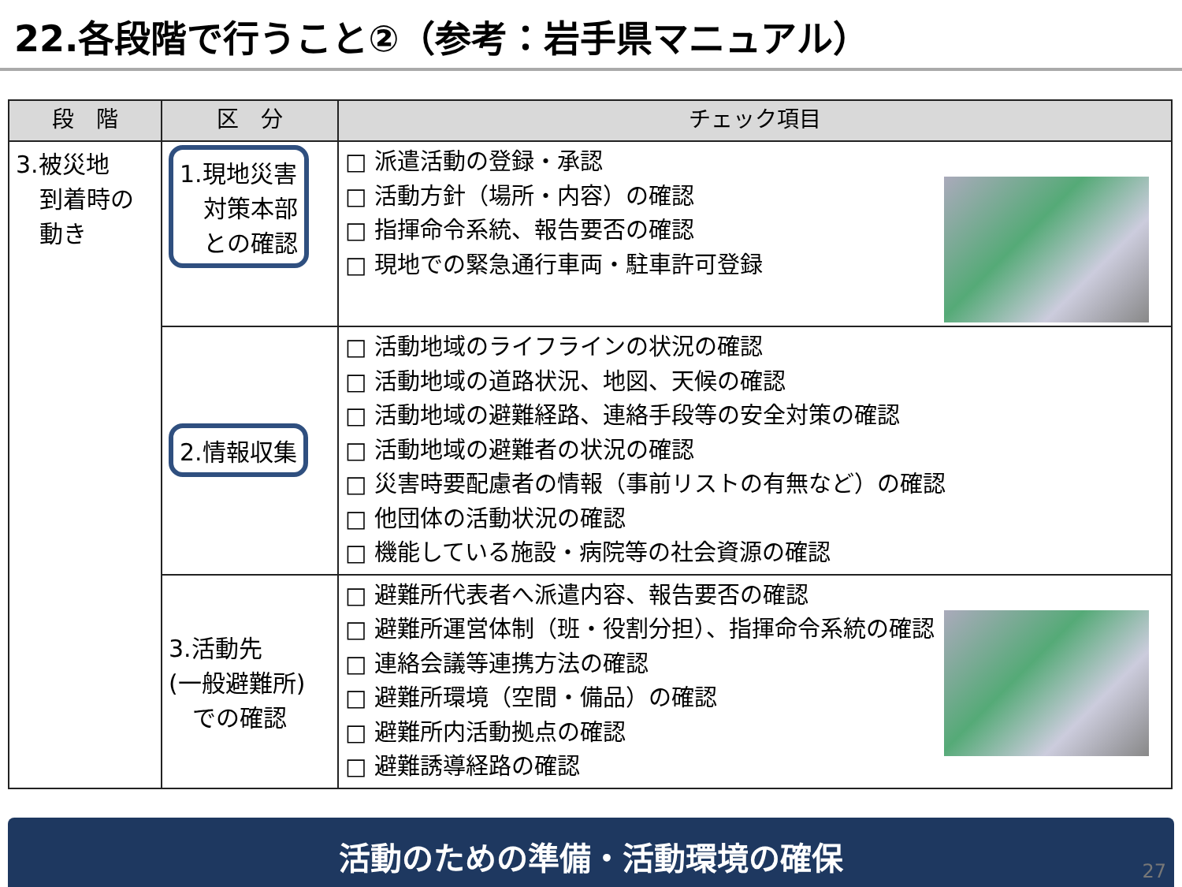22.各段階で行うこと②（参考：岩手県マニュアル）
| 段 階 | 区 分 | チェック項目 |
| --- | --- | --- |
| 3.被災地 到着時の 動き | 1.現地災害 対策本部 との確認 | □ 派遣活動の登録・承認 □ 活動方針（場所・内容）の確認 □ 指揮命令系統、報告要否の確認 □ 現地での緊急通行車両・駐車許可登録 |
| | 2.情報収集 | □ 活動地域のライフラインの状況の確認 □ 活動地域の道路状況、地図、天候の確認 □ 活動地域の避難経路、連絡手段等の安全対策の確認 □ 活動地域の避難者の状況の確認 □ 災害時要配慮者の情報（事前リストの有無など）の確認 □ 他団体の活動状況の確認 □ 機能している施設・病院等の社会資源の確認 |
| | 3.活動先 (一般避難所) での確認 | □ 避難所代表者へ派遣内容、報告要否の確認 □ 避難所運営体制（班・役割分担）、指揮命令系統の確認 □ 連絡会議等連携方法の確認 □ 避難所環境（空間・備品）の確認 □ 避難所内活動拠点の確認 □ 避難誘導経路の確認 |
活動のための準備・活動環境の確保
27